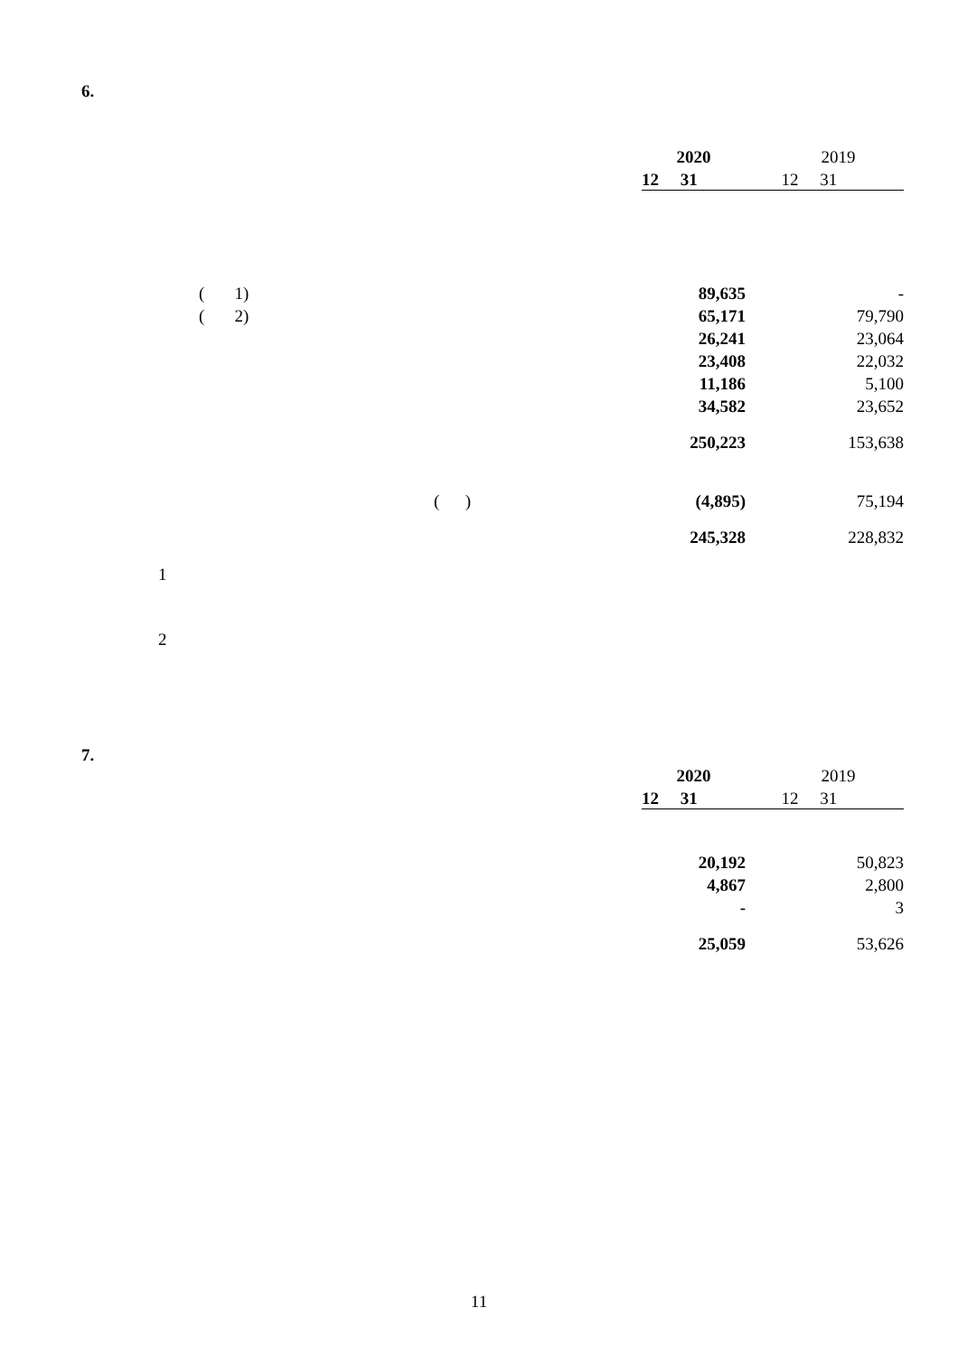6.
| | 2020 | 2019 |
| | 12 31 | 12 31 |
| ( 1) | 89,635 | - |
| ( 2) | 65,171 | 79,790 |
| | 26,241 | 23,064 |
| | 23,408 | 22,032 |
| | 11,186 | 5,100 |
| | 34,582 | 23,652 |
| | 250,223 | 153,638 |
| ( ) | (4,895) | 75,194 |
| | 245,328 | 228,832 |
1
2
7.
| | 2020 | 2019 |
| | 12 31 | 12 31 |
| | 20,192 | 50,823 |
| | 4,867 | 2,800 |
| | - | 3 |
| | 25,059 | 53,626 |
11